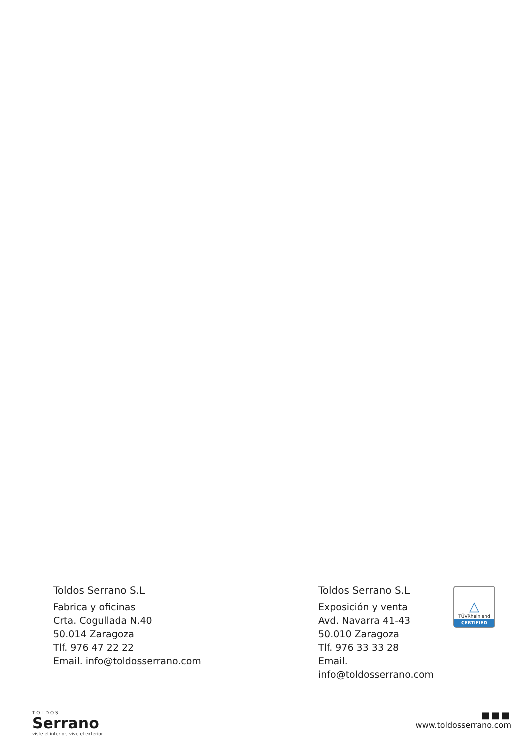Toldos Serrano S.L
Fabrica y oficinas
Crta. Cogullada N.40
50.014 Zaragoza
Tlf. 976 47 22 22
Email. info@toldosserrano.com
Toldos Serrano S.L
Exposición y venta
Avd. Navarra 41-43
50.010 Zaragoza
Tlf. 976 33 33 28
Email. info@toldosserrano.com
△
TÜVRheinland
CERTIFIED
T O L D O S
Serrano
viste el interior, vive el exterior
■■■
www.toldosserrano.com